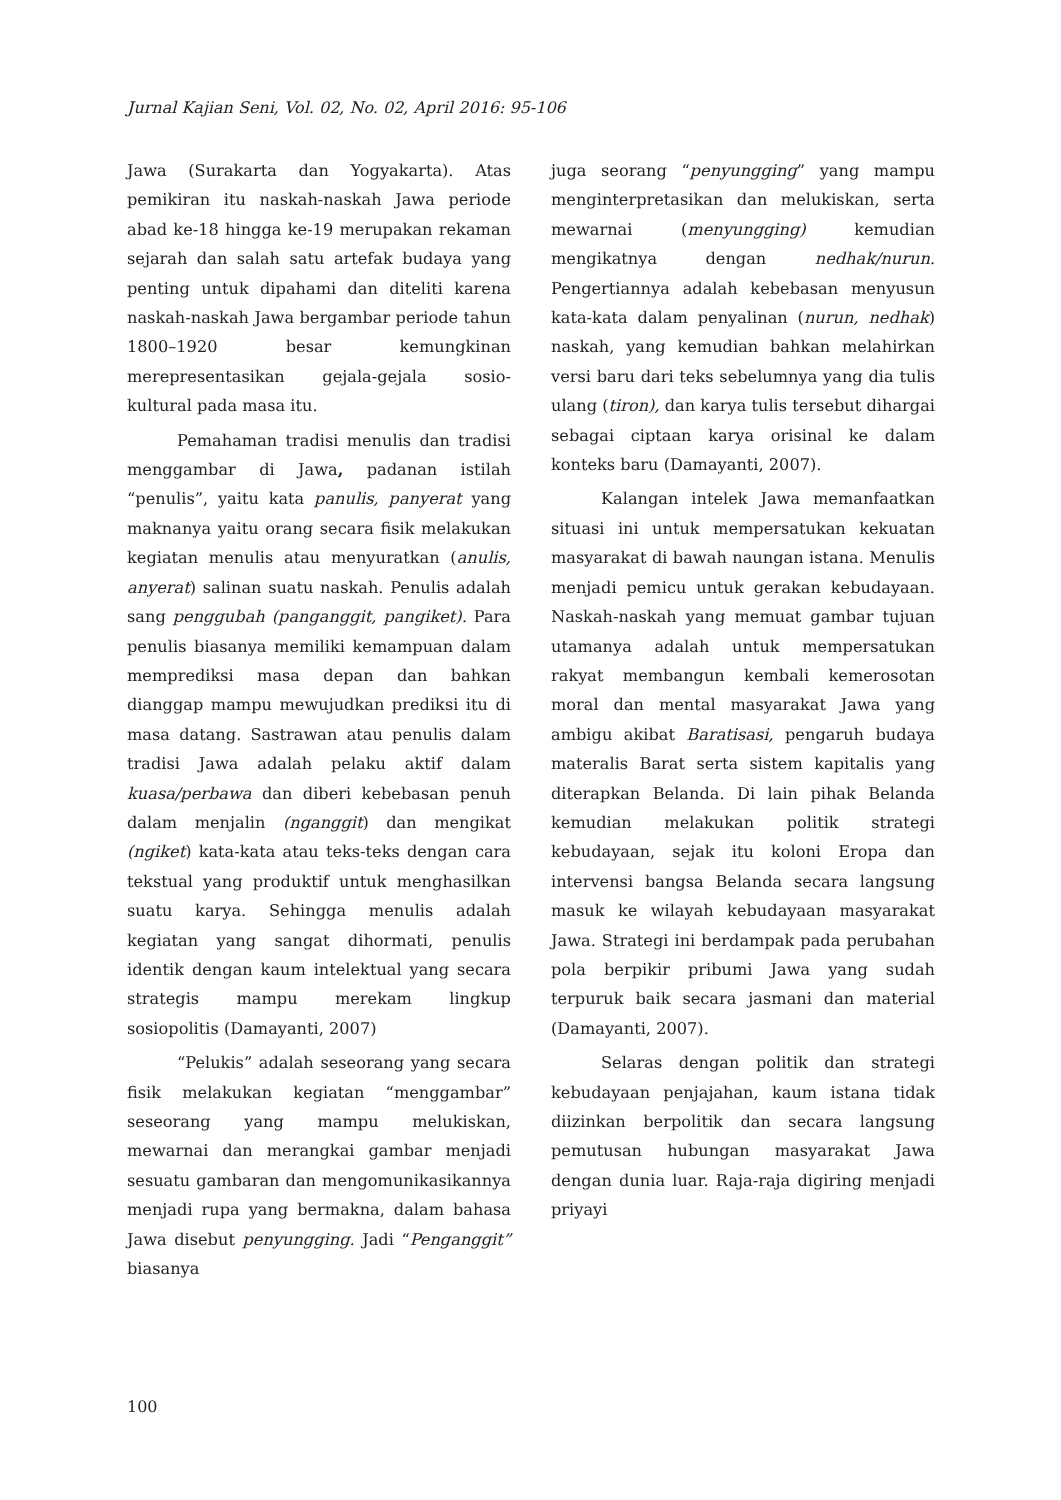Jurnal Kajian Seni, Vol. 02, No. 02, April 2016: 95-106
Jawa (Surakarta dan Yogyakarta). Atas pemikiran itu naskah-naskah Jawa periode abad ke-18 hingga ke-19 merupakan rekaman sejarah dan salah satu artefak budaya yang penting untuk dipahami dan diteliti karena naskah-naskah Jawa bergambar periode tahun 1800–1920 besar kemungkinan merepresentasikan gejala-gejala sosio-kultural pada masa itu.
Pemahaman tradisi menulis dan tradisi menggambar di Jawa, padanan istilah “penulis”, yaitu kata panulis, panyerat yang maknanya yaitu orang secara fisik melakukan kegiatan menulis atau menyuratkan (anulis, anyerat) salinan suatu naskah. Penulis adalah sang penggubah (panganggit, pangiket). Para penulis biasanya memiliki kemampuan dalam memprediksi masa depan dan bahkan dianggap mampu mewujudkan prediksi itu di masa datang. Sastrawan atau penulis dalam tradisi Jawa adalah pelaku aktif dalam kuasa/perbawa dan diberi kebebasan penuh dalam menjalin (nganggit) dan mengikat (ngiket) kata-kata atau teks-teks dengan cara tekstual yang produktif untuk menghasilkan suatu karya. Sehingga menulis adalah kegiatan yang sangat dihormati, penulis identik dengan kaum intelektual yang secara strategis mampu merekam lingkup sosiopolitis (Damayanti, 2007)
“Pelukis” adalah seseorang yang secara fisik melakukan kegiatan “menggambar” seseorang yang mampu melukiskan, mewarnai dan merangkai gambar menjadi sesuatu gambaran dan mengomunikasikannya menjadi rupa yang bermakna, dalam bahasa Jawa disebut penyungging. Jadi “Penganggit” biasanya
juga seorang “penyungging” yang mampu menginterpretasikan dan melukiskan, serta mewarnai (menyungging) kemudian mengikatnya dengan nedhak/nurun. Pengertiannya adalah kebebasan menyusun kata-kata dalam penyalinan (nurun, nedhak) naskah, yang kemudian bahkan melahirkan versi baru dari teks sebelumnya yang dia tulis ulang (tiron), dan karya tulis tersebut dihargai sebagai ciptaan karya orisinal ke dalam konteks baru (Damayanti, 2007).
Kalangan intelek Jawa memanfaatkan situasi ini untuk mempersatukan kekuatan masyarakat di bawah naungan istana. Menulis menjadi pemicu untuk gerakan kebudayaan. Naskah-naskah yang memuat gambar tujuan utamanya adalah untuk mempersatukan rakyat membangun kembali kemerosotan moral dan mental masyarakat Jawa yang ambigu akibat Baratisasi, pengaruh budaya materalis Barat serta sistem kapitalis yang diterapkan Belanda. Di lain pihak Belanda kemudian melakukan politik strategi kebudayaan, sejak itu koloni Eropa dan intervensi bangsa Belanda secara langsung masuk ke wilayah kebudayaan masyarakat Jawa. Strategi ini berdampak pada perubahan pola berpikir pribumi Jawa yang sudah terpuruk baik secara jasmani dan material (Damayanti, 2007).
Selaras dengan politik dan strategi kebudayaan penjajahan, kaum istana tidak diizinkan berpolitik dan secara langsung pemutusan hubungan masyarakat Jawa dengan dunia luar. Raja-raja digiring menjadi priyayi
100